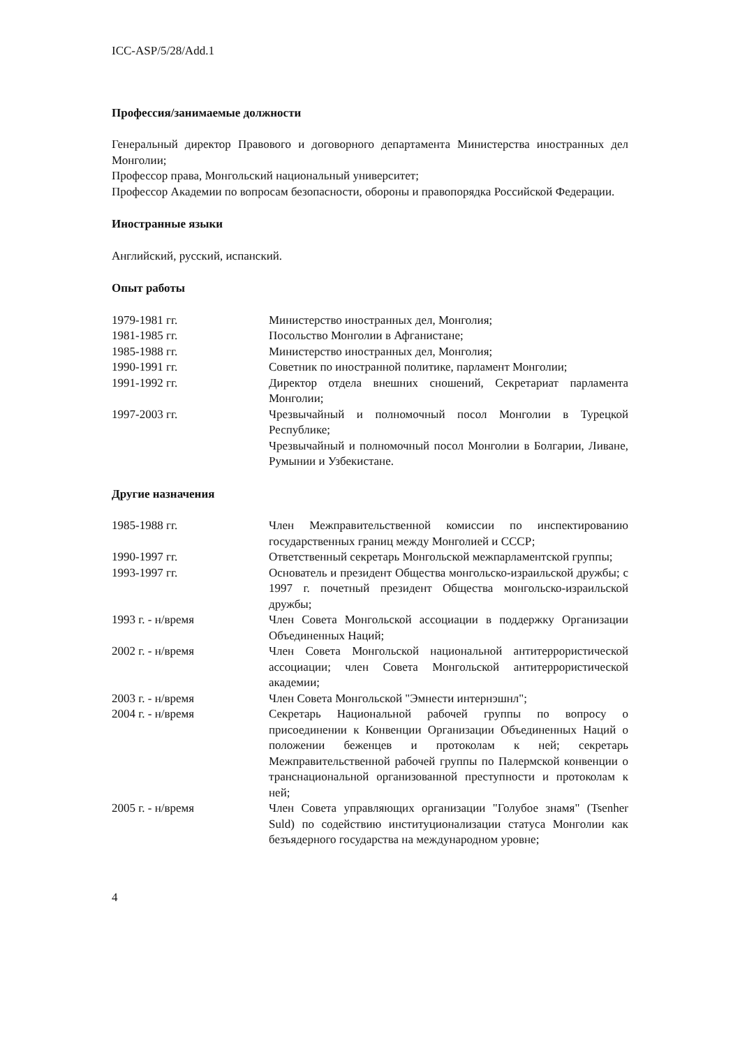ICC-ASP/5/28/Add.1
Профессия/занимаемые должности
Генеральный директор Правового и договорного департамента Министерства иностранных дел Монголии;
Профессор права, Монгольский национальный университет;
Профессор Академии по вопросам безопасности, обороны и правопорядка Российской Федерации.
Иностранные языки
Английский, русский, испанский.
Опыт работы
| 1979-1981 гг. | Министерство иностранных дел, Монголия; |
| 1981-1985 гг. | Посольство Монголии в Афганистане; |
| 1985-1988 гг. | Министерство иностранных дел, Монголия; |
| 1990-1991 гг. | Советник по иностранной политике, парламент Монголии; |
| 1991-1992 гг. | Директор отдела внешних сношений, Секретариат парламента Монголии; |
| 1997-2003 гг. | Чрезвычайный и полномочный посол Монголии в Турецкой Республике; Чрезвычайный и полномочный посол Монголии в Болгарии, Ливане, Румынии и Узбекистане. |
Другие назначения
| 1985-1988 гг. | Член Межправительственной комиссии по инспектированию государственных границ между Монголией и СССР; |
| 1990-1997 гг. | Ответственный секретарь Монгольской межпарламентской группы; |
| 1993-1997 гг. | Основатель и президент Общества монгольско-израильской дружбы; с 1997 г. почетный президент Общества монгольско-израильской дружбы; |
| 1993 г. - н/время | Член Совета Монгольской ассоциации в поддержку Организации Объединенных Наций; |
| 2002 г. - н/время | Член Совета Монгольской национальной антитеррористической ассоциации; член Совета Монгольской антитеррористической академии; |
| 2003 г. - н/время | Член Совета Монгольской "Эмнести интернэшнл"; |
| 2004 г. - н/время | Секретарь Национальной рабочей группы по вопросу о присоединении к Конвенции Организации Объединенных Наций о положении беженцев и протоколам к ней; секретарь Межправительственной рабочей группы по Палермской конвенции о транснациональной организованной преступности и протоколам к ней; |
| 2005 г. - н/время | Член Совета управляющих организации "Голубое знамя" (Tsenher Suld) по содействию институционализации статуса Монголии как безъядерного государства на международном уровне; |
4